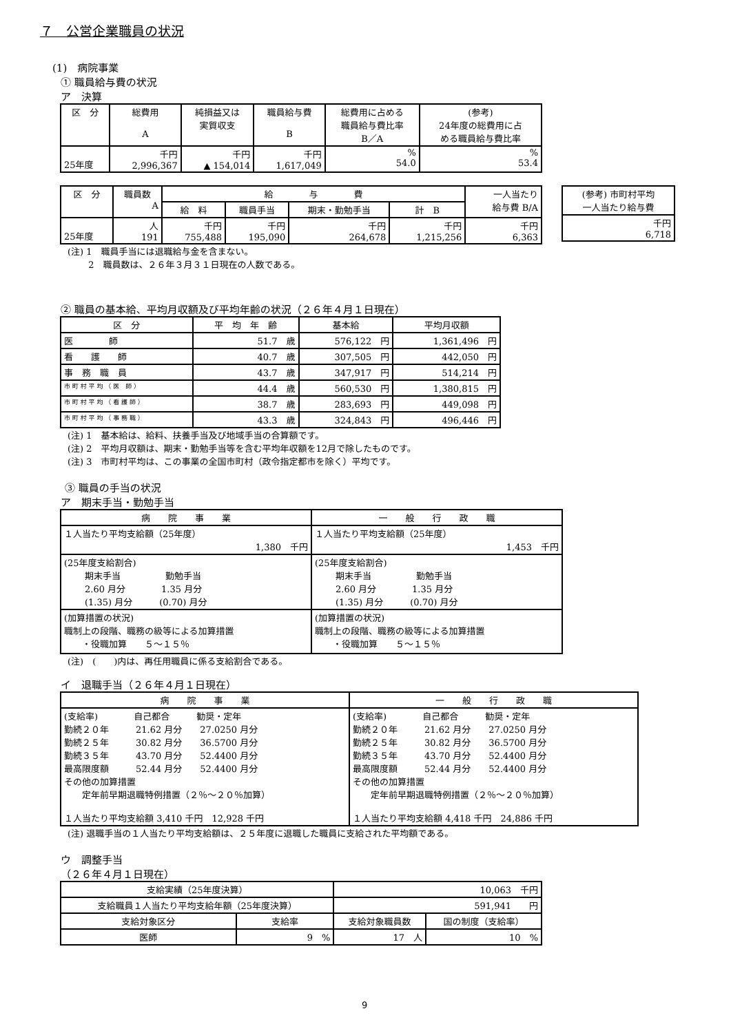７　公営企業職員の状況
(1)　病院事業
① 職員給与費の状況
ア　決算
| 区 分 | 総費用 A | 純損益又は 実質収支 | 職員給与費 B | 総費用に占める 職員給与費比率 B／A | (参考) 24年度の総費用に占 める職員給与費比率 |
| --- | --- | --- | --- | --- | --- |
| 25年度 | 千円 2,996,367 | 千円 ▲ 154,014 | 千円 1,617,049 | % 54.0 | % 53.4 |
| 区 分 | 職員数 A | 給 与 費 | | | | 一人当たり 給与費 B/A |
| --- | --- | --- | --- | --- | --- | --- |
| | | 給 料 | 職員手当 | 期末・勤勉手当 | 計 B | |
| 25年度 | 人 191 | 千円 755,488 | 千円 195,090 | 千円 264,678 | 千円 1,215,256 | 千円 6,363 |
| (参考) 市町村平均 一人当たり給与費 |
| --- |
| 千円 6,718 |
(注) 1　職員手当には退職給与金を含まない。
　　 2　職員数は、２６年３月３１日現在の人数である。
② 職員の基本給、平均月収額及び平均年齢の状況（２６年４月１日現在）
| 区 分 | 平 均 年 齢 | 基本給 | 平均月収額 |
| --- | --- | --- | --- |
| 医 師 | 51.7 歳 | 576,122 円 | 1,361,496 円 |
| 看 護 師 | 40.7 歳 | 307,505 円 | 442,050 円 |
| 事 務 職 員 | 43.7 歳 | 347,917 円 | 514,214 円 |
| 市 町 村 平 均 （ 医 師 ） | 44.4 歳 | 560,530 円 | 1,380,815 円 |
| 市 町 村 平 均 （ 看 護 師 ） | 38.7 歳 | 283,693 円 | 449,098 円 |
| 市 町 村 平 均 （ 事 務 職 ） | 43.3 歳 | 324,843 円 | 496,446 円 |
(注) 1　基本給は、給料、扶養手当及び地域手当の合算額です。
(注) 2　平均月収額は、期末・勤勉手当等を含む平均年収額を12月で除したものです。
(注) 3　市町村平均は、この事業の全国市町村（政令指定都市を除く）平均です。
③ 職員の手当の状況
ア　期末手当・勤勉手当
| 病 院 事 業 | 一 般 行 政 職 |
| --- | --- |
| １人当たり平均支給額（25年度） 1,380 千円 | １人当たり平均支給額（25年度） 1,453 千円 |
| (25年度支給割合) 期末手当 勤勉手当 2.60 月分 1.35 月分 (1.35) 月分 (0.70) 月分 | (25年度支給割合) 期末手当 勤勉手当 2.60 月分 1.35 月分 (1.35) 月分 (0.70) 月分 |
| (加算措置の状況) 職制上の段階、職務の級等による加算措置 ・役職加算 ５～１５％ | (加算措置の状況) 職制上の段階、職務の級等による加算措置 ・役職加算 ５～１５％ |
(注)　(　　)内は、再任用職員に係る支給割合である。
イ　退職手当（２６年４月１日現在）
| 病 院 事 業 | 一 般 行 政 職 |
| --- | --- |
| (支給率) 自己都合 勧奨・定年 勤続２０年 21.62 月分 27.0250 月分 勤続２５年 30.82 月分 36.5700 月分 勤続３５年 43.70 月分 52.4400 月分 最高限度額 52.44 月分 52.4400 月分 その他の加算措置 定年前早期退職特例措置（２％～２０％加算） １人当たり平均支給額 3,410 千円 12,928 千円 | (支給率) 自己都合 勧奨・定年 勤続２０年 21.62 月分 27.0250 月分 勤続２５年 30.82 月分 36.5700 月分 勤続３５年 43.70 月分 52.4400 月分 最高限度額 52.44 月分 52.4400 月分 その他の加算措置 定年前早期退職特例措置（２％～２０％加算） １人当たり平均支給額 4,418 千円 24,886 千円 |
(注) 退職手当の１人当たり平均支給額は、２５年度に退職した職員に支給された平均額である。
ウ　調整手当
（２６年４月１日現在）
| 支給実績（25年度決算） | | 10,063 千円 | |
| 支給職員１人当たり平均支給年額（25年度決算） | | 591,941 円 | |
| 支給対象区分 | 支給率 | 支給対象職員数 | 国の制度（支給率） |
| 医師 | 9 % | 17 人 | 10 % |
9